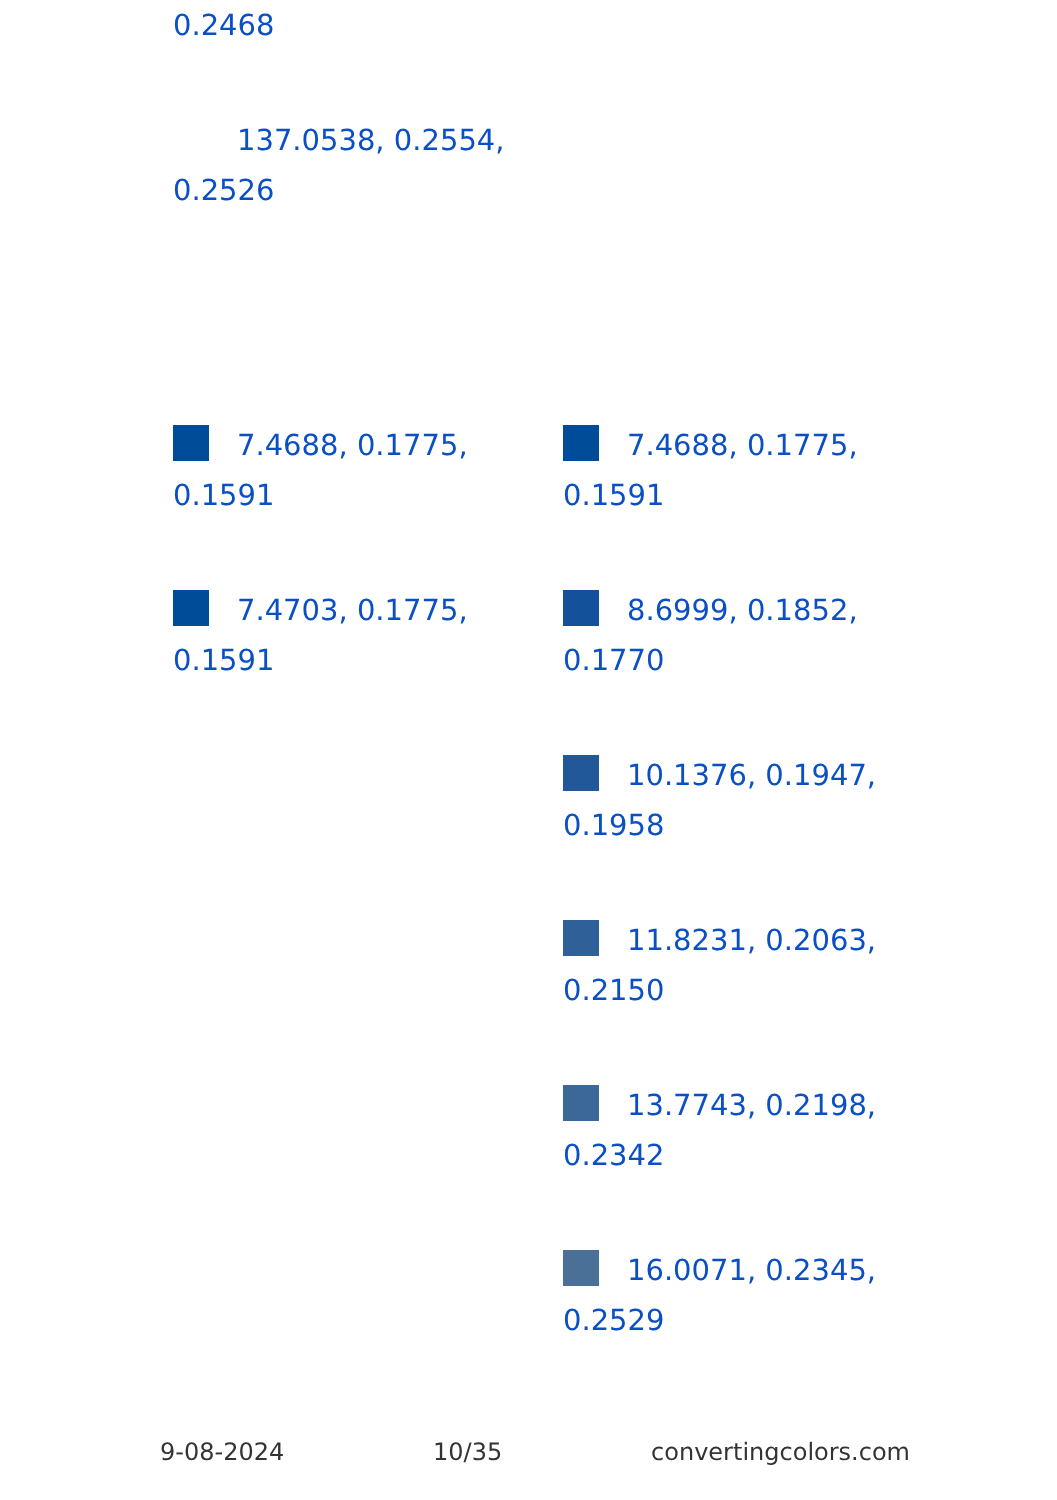0.2468
137.0538, 0.2554, 0.2526
7.4688, 0.1775, 0.1591
7.4703, 0.1775, 0.1591
7.4688, 0.1775, 0.1591
8.6999, 0.1852, 0.1770
10.1376, 0.1947, 0.1958
11.8231, 0.2063, 0.2150
13.7743, 0.2198, 0.2342
16.0071, 0.2345, 0.2529
9-08-2024 10/35 convertingcolors.com